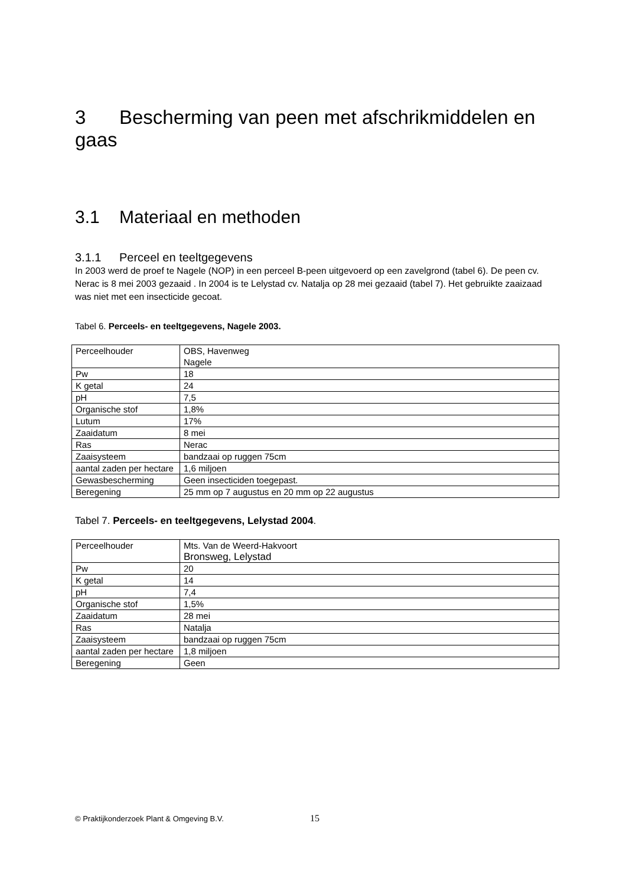3 Bescherming van peen met afschrikmiddelen en gaas
3.1 Materiaal en methoden
3.1.1 Perceel en teeltgegevens
In 2003 werd de proef te Nagele (NOP) in een perceel B-peen uitgevoerd op een zavelgrond (tabel 6). De peen cv. Nerac is 8 mei 2003 gezaaid . In 2004 is te Lelystad cv. Natalja op 28 mei gezaaid (tabel 7). Het gebruikte zaaizaad was niet met een insecticide gecoat.
Tabel 6. Perceels- en teeltgegevens, Nagele 2003.
| Perceelhouder | OBS, Havenweg Nagele |
| Pw | 18 |
| K getal | 24 |
| pH | 7,5 |
| Organische stof | 1,8% |
| Lutum | 17% |
| Zaaidatum | 8 mei |
| Ras | Nerac |
| Zaaisysteem | bandzaai op ruggen 75cm |
| aantal zaden per hectare | 1,6 miljoen |
| Gewasbescherming | Geen insecticiden toegepast. |
| Beregening | 25 mm op 7 augustus en 20 mm op 22 augustus |
Tabel 7. Perceels- en teeltgegevens, Lelystad 2004.
| Perceelhouder | Mts. Van de Weerd-Hakvoort Bronsweg, Lelystad |
| Pw | 20 |
| K getal | 14 |
| pH | 7,4 |
| Organische stof | 1,5% |
| Zaaidatum | 28 mei |
| Ras | Natalja |
| Zaaisysteem | bandzaai op ruggen 75cm |
| aantal zaden per hectare | 1,8 miljoen |
| Beregening | Geen |
© Praktijkonderzoek Plant & Omgeving B.V.
15